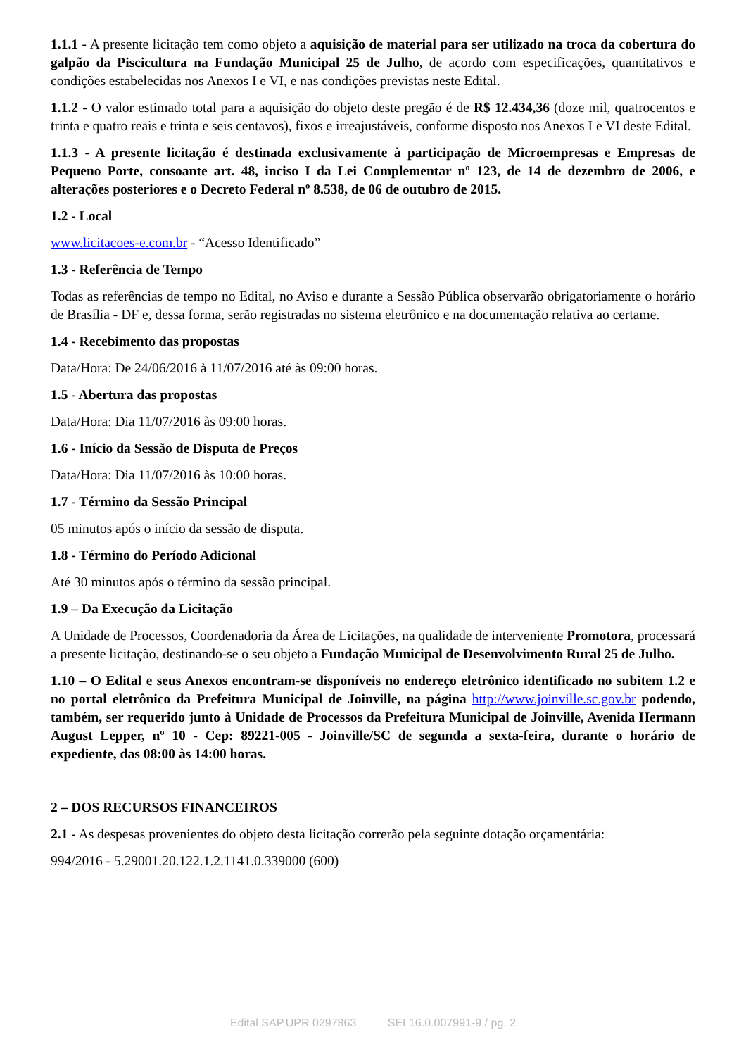1.1.1 - A presente licitação tem como objeto a aquisição de material para ser utilizado na troca da cobertura do galpão da Piscicultura na Fundação Municipal 25 de Julho, de acordo com especificações, quantitativos e condições estabelecidas nos Anexos I e VI, e nas condições previstas neste Edital.
1.1.2 - O valor estimado total para a aquisição do objeto deste pregão é de R$ 12.434,36 (doze mil, quatrocentos e trinta e quatro reais e trinta e seis centavos), fixos e irreajustáveis, conforme disposto nos Anexos I e VI deste Edital.
1.1.3 - A presente licitação é destinada exclusivamente à participação de Microempresas e Empresas de Pequeno Porte, consoante art. 48, inciso I da Lei Complementar nº 123, de 14 de dezembro de 2006, e alterações posteriores e o Decreto Federal nº 8.538, de 06 de outubro de 2015.
1.2 - Local
www.licitacoes-e.com.br - “Acesso Identificado”
1.3 - Referência de Tempo
Todas as referências de tempo no Edital, no Aviso e durante a Sessão Pública observarão obrigatoriamente o horário de Brasília - DF e, dessa forma, serão registradas no sistema eletrônico e na documentação relativa ao certame.
1.4 - Recebimento das propostas
Data/Hora: De 24/06/2016 à 11/07/2016 até às 09:00 horas.
1.5 - Abertura das propostas
Data/Hora: Dia 11/07/2016 às 09:00 horas.
1.6 - Início da Sessão de Disputa de Preços
Data/Hora: Dia 11/07/2016 às 10:00 horas.
1.7 - Término da Sessão Principal
05 minutos após o início da sessão de disputa.
1.8 - Término do Período Adicional
Até 30 minutos após o término da sessão principal.
1.9 – Da Execução da Licitação
A Unidade de Processos, Coordenadoria da Área de Licitações, na qualidade de interveniente Promotora, processará a presente licitação, destinando-se o seu objeto a Fundação Municipal de Desenvolvimento Rural 25 de Julho.
1.10 – O Edital e seus Anexos encontram-se disponíveis no endereço eletrônico identificado no subitem 1.2 e no portal eletrônico da Prefeitura Municipal de Joinville, na página http://www.joinville.sc.gov.br podendo, também, ser requerido junto à Unidade de Processos da Prefeitura Municipal de Joinville, Avenida Hermann August Lepper, nº 10 - Cep: 89221-005 - Joinville/SC de segunda a sexta-feira, durante o horário de expediente, das 08:00 às 14:00 horas.
2 – DOS RECURSOS FINANCEIROS
2.1 - As despesas provenientes do objeto desta licitação correrão pela seguinte dotação orçamentária:
994/2016 - 5.29001.20.122.1.2.1141.0.339000 (600)
Edital SAP.UPR 0297863 SEI 16.0.007991-9 / pg. 2